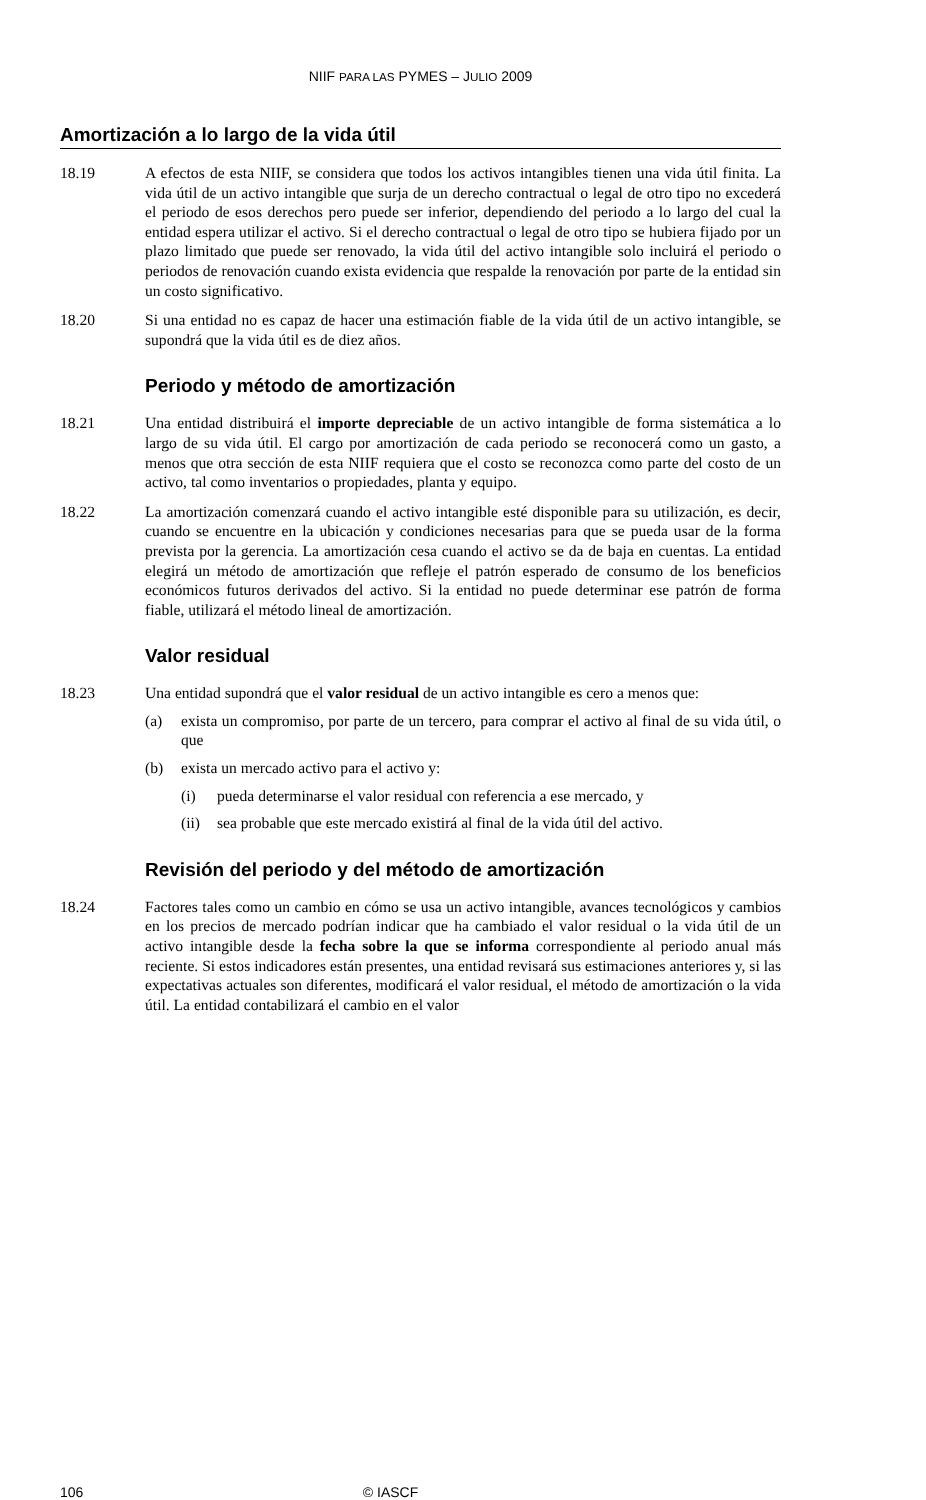NIIF PARA LAS PYMES – JULIO 2009
Amortización a lo largo de la vida útil
18.19 A efectos de esta NIIF, se considera que todos los activos intangibles tienen una vida útil finita. La vida útil de un activo intangible que surja de un derecho contractual o legal de otro tipo no excederá el periodo de esos derechos pero puede ser inferior, dependiendo del periodo a lo largo del cual la entidad espera utilizar el activo. Si el derecho contractual o legal de otro tipo se hubiera fijado por un plazo limitado que puede ser renovado, la vida útil del activo intangible solo incluirá el periodo o periodos de renovación cuando exista evidencia que respalde la renovación por parte de la entidad sin un costo significativo.
18.20 Si una entidad no es capaz de hacer una estimación fiable de la vida útil de un activo intangible, se supondrá que la vida útil es de diez años.
Periodo y método de amortización
18.21 Una entidad distribuirá el importe depreciable de un activo intangible de forma sistemática a lo largo de su vida útil. El cargo por amortización de cada periodo se reconocerá como un gasto, a menos que otra sección de esta NIIF requiera que el costo se reconozca como parte del costo de un activo, tal como inventarios o propiedades, planta y equipo.
18.22 La amortización comenzará cuando el activo intangible esté disponible para su utilización, es decir, cuando se encuentre en la ubicación y condiciones necesarias para que se pueda usar de la forma prevista por la gerencia. La amortización cesa cuando el activo se da de baja en cuentas. La entidad elegirá un método de amortización que refleje el patrón esperado de consumo de los beneficios económicos futuros derivados del activo. Si la entidad no puede determinar ese patrón de forma fiable, utilizará el método lineal de amortización.
Valor residual
18.23 Una entidad supondrá que el valor residual de un activo intangible es cero a menos que:
(a) exista un compromiso, por parte de un tercero, para comprar el activo al final de su vida útil, o que
(b) exista un mercado activo para el activo y:
(i) pueda determinarse el valor residual con referencia a ese mercado, y
(ii)
sea probable que este mercado existirá al final de la vida útil del activo.
Revisión del periodo y del método de amortización
18.24 Factores tales como un cambio en cómo se usa un activo intangible, avances tecnológicos y cambios en los precios de mercado podrían indicar que ha cambiado el valor residual o la vida útil de un activo intangible desde la fecha sobre la que se informa correspondiente al periodo anual más reciente. Si estos indicadores están presentes, una entidad revisará sus estimaciones anteriores y, si las expectativas actuales son diferentes, modificará el valor residual, el método de amortización o la vida útil. La entidad contabilizará el cambio en el valor
106 © IASCF